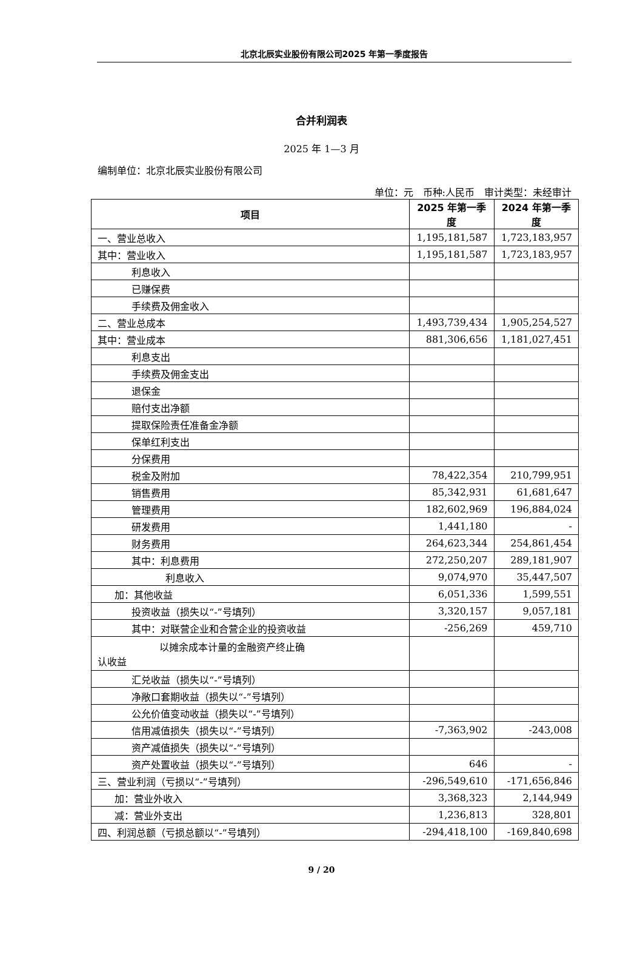北京北辰实业股份有限公司2025 年第一季度报告
合并利润表
2025 年 1—3 月
编制单位：北京北辰实业股份有限公司
单位：元　币种:人民币　审计类型：未经审计
| 项目 | 2025 年第一季度 | 2024 年第一季度 |
| --- | --- | --- |
| 一、营业总收入 | 1,195,181,587 | 1,723,183,957 |
| 其中：营业收入 | 1,195,181,587 | 1,723,183,957 |
| 利息收入 | | |
| 已赚保费 | | |
| 手续费及佣金收入 | | |
| 二、营业总成本 | 1,493,739,434 | 1,905,254,527 |
| 其中：营业成本 | 881,306,656 | 1,181,027,451 |
| 利息支出 | | |
| 手续费及佣金支出 | | |
| 退保金 | | |
| 赔付支出净额 | | |
| 提取保险责任准备金净额 | | |
| 保单红利支出 | | |
| 分保费用 | | |
| 税金及附加 | 78,422,354 | 210,799,951 |
| 销售费用 | 85,342,931 | 61,681,647 |
| 管理费用 | 182,602,969 | 196,884,024 |
| 研发费用 | 1,441,180 | - |
| 财务费用 | 264,623,344 | 254,861,454 |
| 其中：利息费用 | 272,250,207 | 289,181,907 |
| 利息收入 | 9,074,970 | 35,447,507 |
| 加：其他收益 | 6,051,336 | 1,599,551 |
| 投资收益（损失以“-”号填列） | 3,320,157 | 9,057,181 |
| 其中：对联营企业和合营企业的投资收益 | -256,269 | 459,710 |
| 以摊余成本计量的金融资产终止确 认收益 | | |
| 汇兑收益（损失以“-”号填列） | | |
| 净敞口套期收益（损失以“-”号填列） | | |
| 公允价值变动收益（损失以“-”号填列） | | |
| 信用减值损失（损失以“-”号填列） | -7,363,902 | -243,008 |
| 资产减值损失（损失以“-”号填列） | | |
| 资产处置收益（损失以“-”号填列） | 646 | - |
| 三、营业利润（亏损以“-”号填列） | -296,549,610 | -171,656,846 |
| 加：营业外收入 | 3,368,323 | 2,144,949 |
| 减：营业外支出 | 1,236,813 | 328,801 |
| 四、利润总额（亏损总额以“-”号填列） | -294,418,100 | -169,840,698 |
9 / 20